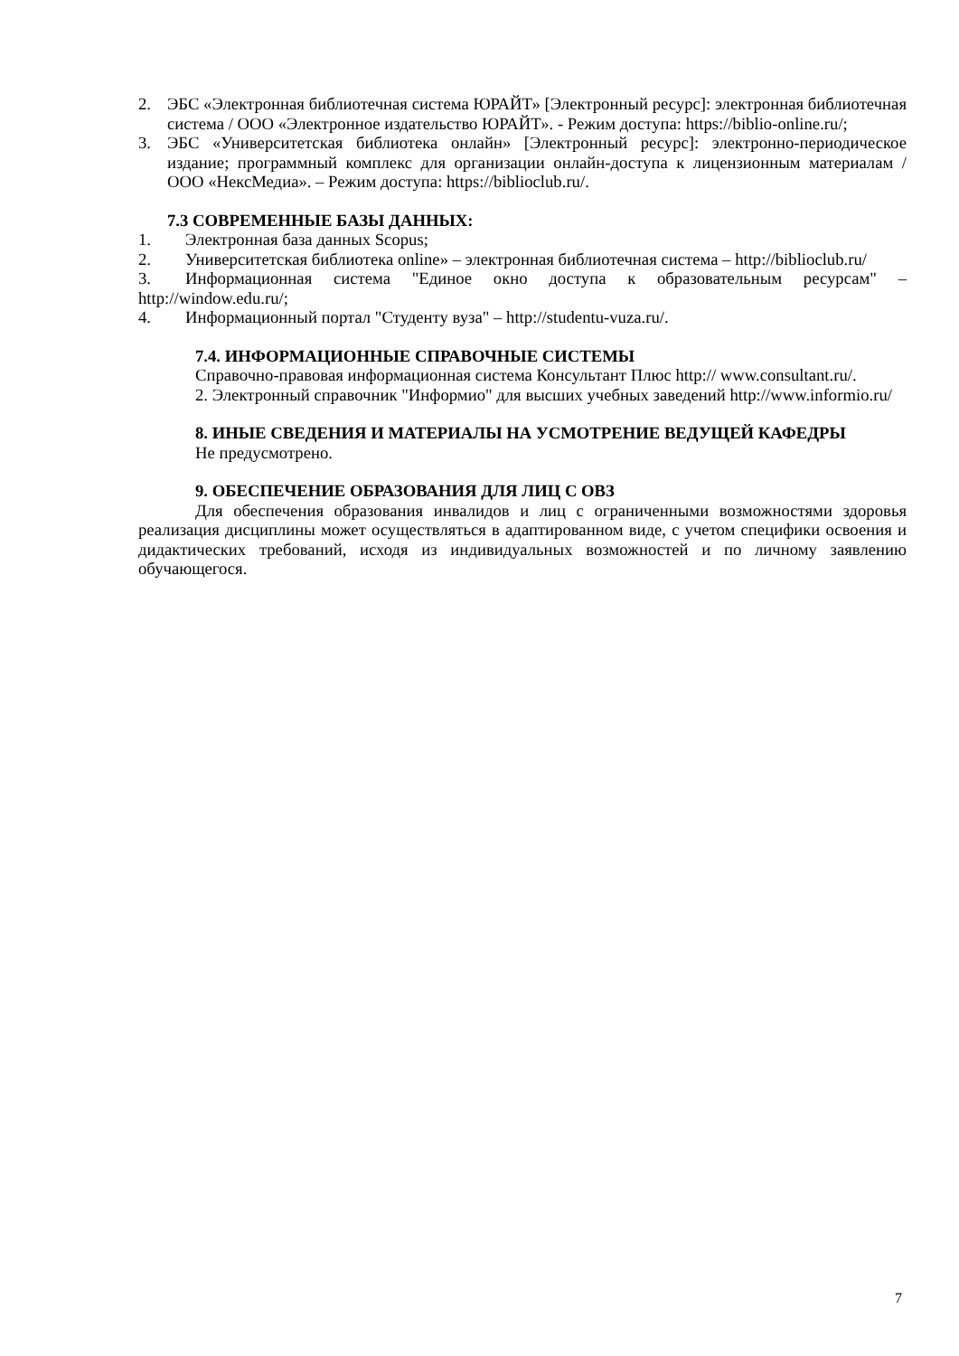2. ЭБС «Электронная библиотечная система ЮРАЙТ» [Электронный ресурс]: электронная библиотечная система / ООО «Электронное издательство ЮРАЙТ». - Режим доступа: https://biblio-online.ru/;
3. ЭБС «Университетская библиотека онлайн» [Электронный ресурс]: электронно-периодическое издание; программный комплекс для организации онлайн-доступа к лицензионным материалам / ООО «НексМедиа». – Режим доступа: https://biblioclub.ru/.
7.3 СОВРЕМЕННЫЕ БАЗЫ ДАННЫХ:
1. Электронная база данных Scopus;
2. Университетская библиотека online» – электронная библиотечная система – http://biblioclub.ru/
3. Информационная система "Единое окно доступа к образовательным ресурсам" – http://window.edu.ru/;
4. Информационный портал "Студенту вуза" – http://studentu-vuza.ru/.
7.4. ИНФОРМАЦИОННЫЕ СПРАВОЧНЫЕ СИСТЕМЫ
Справочно-правовая информационная система Консультант Плюс http:// www.consultant.ru/.
2. Электронный справочник "Информио" для высших учебных заведений http://www.informio.ru/
8. ИНЫЕ СВЕДЕНИЯ И МАТЕРИАЛЫ НА УСМОТРЕНИЕ ВЕДУЩЕЙ КАФЕДРЫ
Не предусмотрено.
9. ОБЕСПЕЧЕНИЕ ОБРАЗОВАНИЯ ДЛЯ ЛИЦ С ОВЗ
Для обеспечения образования инвалидов и лиц с ограниченными возможностями здоровья реализация дисциплины может осуществляться в адаптированном виде, с учетом специфики освоения и дидактических требований, исходя из индивидуальных возможностей и по личному заявлению обучающегося.
7